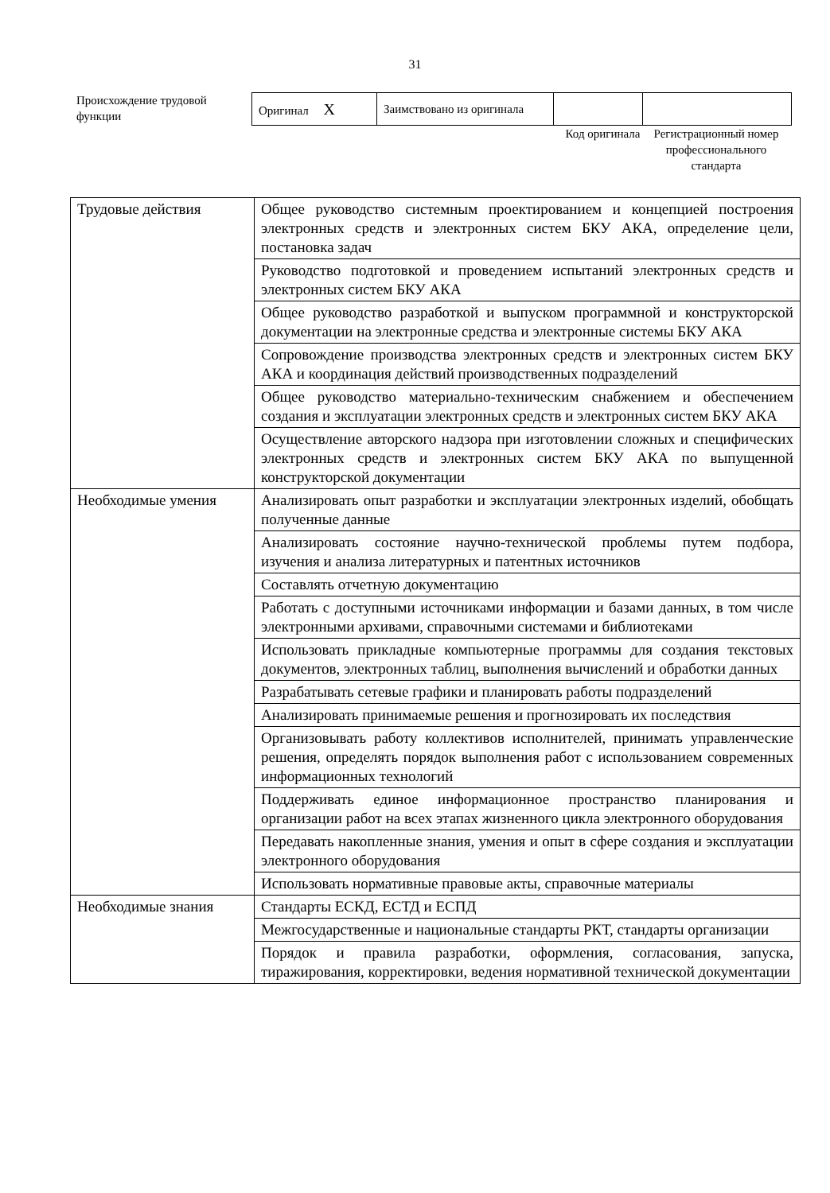31
Происхождение трудовой функции
| Оригинал X | Заимствовано из оригинала | | |
Код оригинала
Регистрационный номер профессионального стандарта
| Трудовые действия | Общее руководство системным проектированием и концепцией построения электронных средств и электронных систем БКУ АКА, определение цели, постановка задач |
| | Руководство подготовкой и проведением испытаний электронных средств и электронных систем БКУ АКА |
| | Общее руководство разработкой и выпуском программной и конструкторской документации на электронные средства и электронные системы БКУ АКА |
| | Сопровождение производства электронных средств и электронных систем БКУ АКА и координация действий производственных подразделений |
| | Общее руководство материально-техническим снабжением и обеспечением создания и эксплуатации электронных средств и электронных систем БКУ АКА |
| | Осуществление авторского надзора при изготовлении сложных и специфических электронных средств и электронных систем БКУ АКА по выпущенной конструкторской документации |
| Необходимые умения | Анализировать опыт разработки и эксплуатации электронных изделий, обобщать полученные данные |
| | Анализировать состояние научно-технической проблемы путем подбора, изучения и анализа литературных и патентных источников |
| | Составлять отчетную документацию |
| | Работать с доступными источниками информации и базами данных, в том числе электронными архивами, справочными системами и библиотеками |
| | Использовать прикладные компьютерные программы для создания текстовых документов, электронных таблиц, выполнения вычислений и обработки данных |
| | Разрабатывать сетевые графики и планировать работы подразделений |
| | Анализировать принимаемые решения и прогнозировать их последствия |
| | Организовывать работу коллективов исполнителей, принимать управленческие решения, определять порядок выполнения работ с использованием современных информационных технологий |
| | Поддерживать единое информационное пространство планирования и организации работ на всех этапах жизненного цикла электронного оборудования |
| | Передавать накопленные знания, умения и опыт в сфере создания и эксплуатации электронного оборудования |
| | Использовать нормативные правовые акты, справочные материалы |
| Необходимые знания | Стандарты ЕСКД, ЕСТД и ЕСПД |
| | Межгосударственные и национальные стандарты РКТ, стандарты организации |
| | Порядок и правила разработки, оформления, согласования, запуска, тиражирования, корректировки, ведения нормативной технической документации |